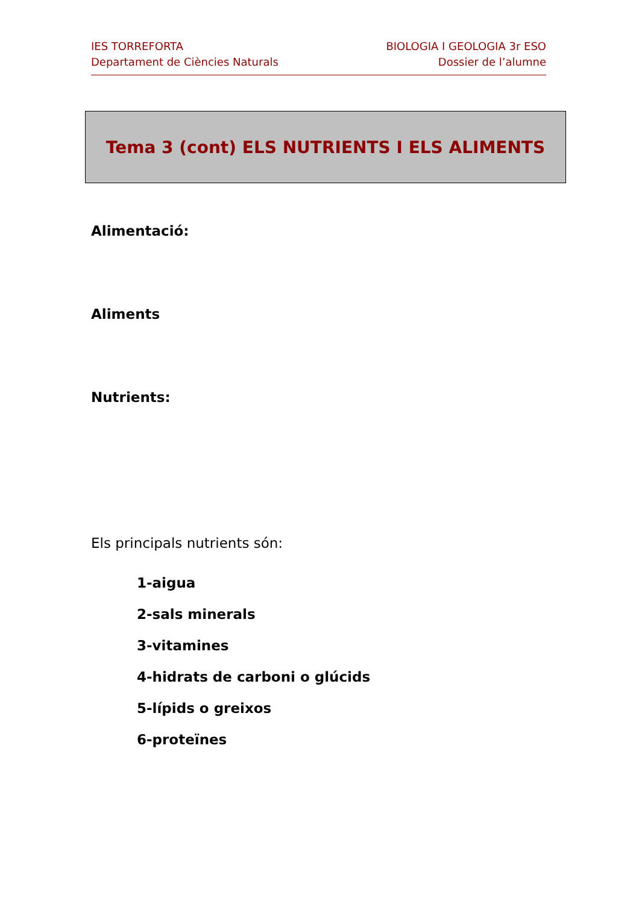IES TORREFORTA
Departament de Ciències Naturals
BIOLOGIA I GEOLOGIA 3r ESO
Dossier de l’alumne
Tema 3 (cont) ELS NUTRIENTS I ELS ALIMENTS
Alimentació:
Aliments
Nutrients:
Els principals nutrients són:
1-aigua
2-sals minerals
3-vitamines
4-hidrats de carboni o glúcids
5-lípids o greixos
6-proteïnes